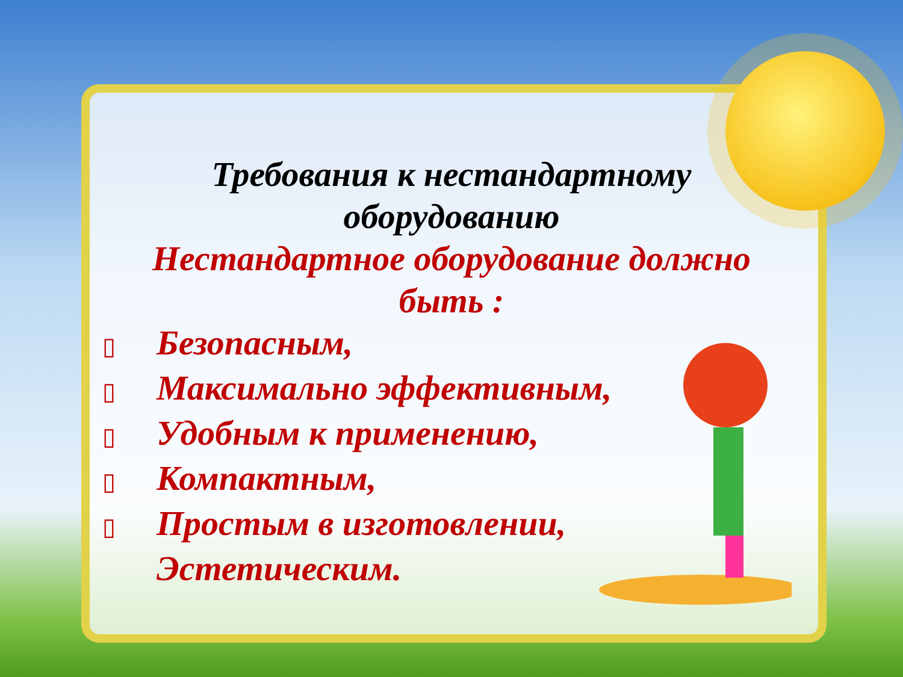Требования к нестандартному оборудованию
Нестандартное оборудование должно быть :
▯ Безопасным,
▯ Максимально эффективным,
▯ Удобным к применению,
▯ Компактным,
▯ Простым в изготовлении,
Эстетическим.